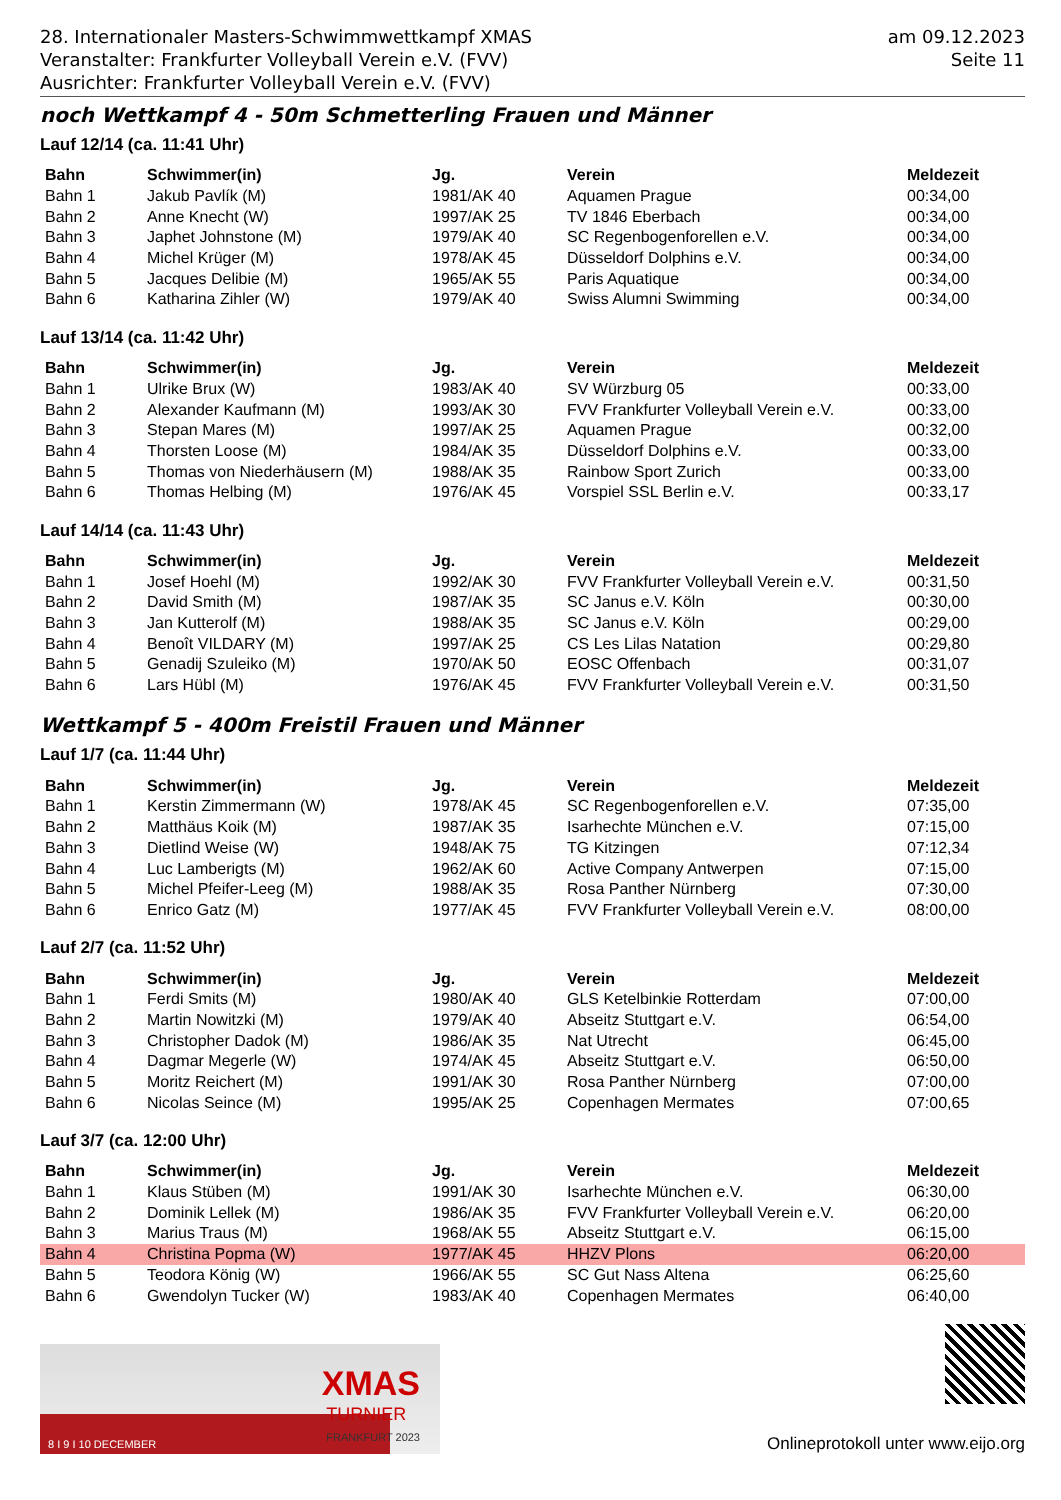28. Internationaler Masters-Schwimmwettkampf XMAS
Veranstalter: Frankfurter Volleyball Verein e.V. (FVV)
Ausrichter: Frankfurter Volleyball Verein e.V. (FVV)
am 09.12.2023
Seite 11
noch Wettkampf 4 - 50m Schmetterling Frauen und Männer
Lauf 12/14 (ca. 11:41 Uhr)
| Bahn | Schwimmer(in) | Jg. | Verein | Meldezeit |
| --- | --- | --- | --- | --- |
| Bahn 1 | Jakub Pavlík (M) | 1981/AK 40 | Aquamen Prague | 00:34,00 |
| Bahn 2 | Anne Knecht (W) | 1997/AK 25 | TV 1846 Eberbach | 00:34,00 |
| Bahn 3 | Japhet Johnstone (M) | 1979/AK 40 | SC Regenbogenforellen e.V. | 00:34,00 |
| Bahn 4 | Michel Krüger (M) | 1978/AK 45 | Düsseldorf Dolphins e.V. | 00:34,00 |
| Bahn 5 | Jacques Delibie (M) | 1965/AK 55 | Paris Aquatique | 00:34,00 |
| Bahn 6 | Katharina Zihler (W) | 1979/AK 40 | Swiss Alumni Swimming | 00:34,00 |
Lauf 13/14 (ca. 11:42 Uhr)
| Bahn | Schwimmer(in) | Jg. | Verein | Meldezeit |
| --- | --- | --- | --- | --- |
| Bahn 1 | Ulrike Brux (W) | 1983/AK 40 | SV Würzburg 05 | 00:33,00 |
| Bahn 2 | Alexander Kaufmann (M) | 1993/AK 30 | FVV Frankfurter Volleyball Verein e.V. | 00:33,00 |
| Bahn 3 | Stepan Mares (M) | 1997/AK 25 | Aquamen Prague | 00:32,00 |
| Bahn 4 | Thorsten Loose (M) | 1984/AK 35 | Düsseldorf Dolphins e.V. | 00:33,00 |
| Bahn 5 | Thomas von Niederhäusern (M) | 1988/AK 35 | Rainbow Sport Zurich | 00:33,00 |
| Bahn 6 | Thomas Helbing (M) | 1976/AK 45 | Vorspiel SSL Berlin e.V. | 00:33,17 |
Lauf 14/14 (ca. 11:43 Uhr)
| Bahn | Schwimmer(in) | Jg. | Verein | Meldezeit |
| --- | --- | --- | --- | --- |
| Bahn 1 | Josef Hoehl (M) | 1992/AK 30 | FVV Frankfurter Volleyball Verein e.V. | 00:31,50 |
| Bahn 2 | David Smith (M) | 1987/AK 35 | SC Janus e.V. Köln | 00:30,00 |
| Bahn 3 | Jan Kutterolf (M) | 1988/AK 35 | SC Janus e.V. Köln | 00:29,00 |
| Bahn 4 | Benoît VILDARY (M) | 1997/AK 25 | CS Les Lilas Natation | 00:29,80 |
| Bahn 5 | Genadij Szuleiko (M) | 1970/AK 50 | EOSC Offenbach | 00:31,07 |
| Bahn 6 | Lars Hübl (M) | 1976/AK 45 | FVV Frankfurter Volleyball Verein e.V. | 00:31,50 |
Wettkampf 5 - 400m Freistil Frauen und Männer
Lauf 1/7 (ca. 11:44 Uhr)
| Bahn | Schwimmer(in) | Jg. | Verein | Meldezeit |
| --- | --- | --- | --- | --- |
| Bahn 1 | Kerstin Zimmermann (W) | 1978/AK 45 | SC Regenbogenforellen e.V. | 07:35,00 |
| Bahn 2 | Matthäus Koik (M) | 1987/AK 35 | Isarhechte München e.V. | 07:15,00 |
| Bahn 3 | Dietlind Weise (W) | 1948/AK 75 | TG Kitzingen | 07:12,34 |
| Bahn 4 | Luc Lamberigts (M) | 1962/AK 60 | Active Company Antwerpen | 07:15,00 |
| Bahn 5 | Michel Pfeifer-Leeg (M) | 1988/AK 35 | Rosa Panther Nürnberg | 07:30,00 |
| Bahn 6 | Enrico Gatz (M) | 1977/AK 45 | FVV Frankfurter Volleyball Verein e.V. | 08:00,00 |
Lauf 2/7 (ca. 11:52 Uhr)
| Bahn | Schwimmer(in) | Jg. | Verein | Meldezeit |
| --- | --- | --- | --- | --- |
| Bahn 1 | Ferdi Smits (M) | 1980/AK 40 | GLS Ketelbinkie Rotterdam | 07:00,00 |
| Bahn 2 | Martin Nowitzki (M) | 1979/AK 40 | Abseitz Stuttgart e.V. | 06:54,00 |
| Bahn 3 | Christopher Dadok (M) | 1986/AK 35 | Nat Utrecht | 06:45,00 |
| Bahn 4 | Dagmar Megerle (W) | 1974/AK 45 | Abseitz Stuttgart e.V. | 06:50,00 |
| Bahn 5 | Moritz Reichert (M) | 1991/AK 30 | Rosa Panther Nürnberg | 07:00,00 |
| Bahn 6 | Nicolas Seince (M) | 1995/AK 25 | Copenhagen Mermates | 07:00,65 |
Lauf 3/7 (ca. 12:00 Uhr)
| Bahn | Schwimmer(in) | Jg. | Verein | Meldezeit |
| --- | --- | --- | --- | --- |
| Bahn 1 | Klaus Stüben (M) | 1991/AK 30 | Isarhechte München e.V. | 06:30,00 |
| Bahn 2 | Dominik Lellek (M) | 1986/AK 35 | FVV Frankfurter Volleyball Verein e.V. | 06:20,00 |
| Bahn 3 | Marius Traus (M) | 1968/AK 55 | Abseitz Stuttgart e.V. | 06:15,00 |
| Bahn 4 | Christina Popma (W) | 1977/AK 45 | HHZV Plons | 06:20,00 |
| Bahn 5 | Teodora König (W) | 1966/AK 55 | SC Gut Nass Altena | 06:25,60 |
| Bahn 6 | Gwendolyn Tucker (W) | 1983/AK 40 | Copenhagen Mermates | 06:40,00 |
XMAS
TURNIER
FRANKFURT 2023
8 I 9 I 10 DECEMBER
Onlineprotokoll unter www.eijo.org